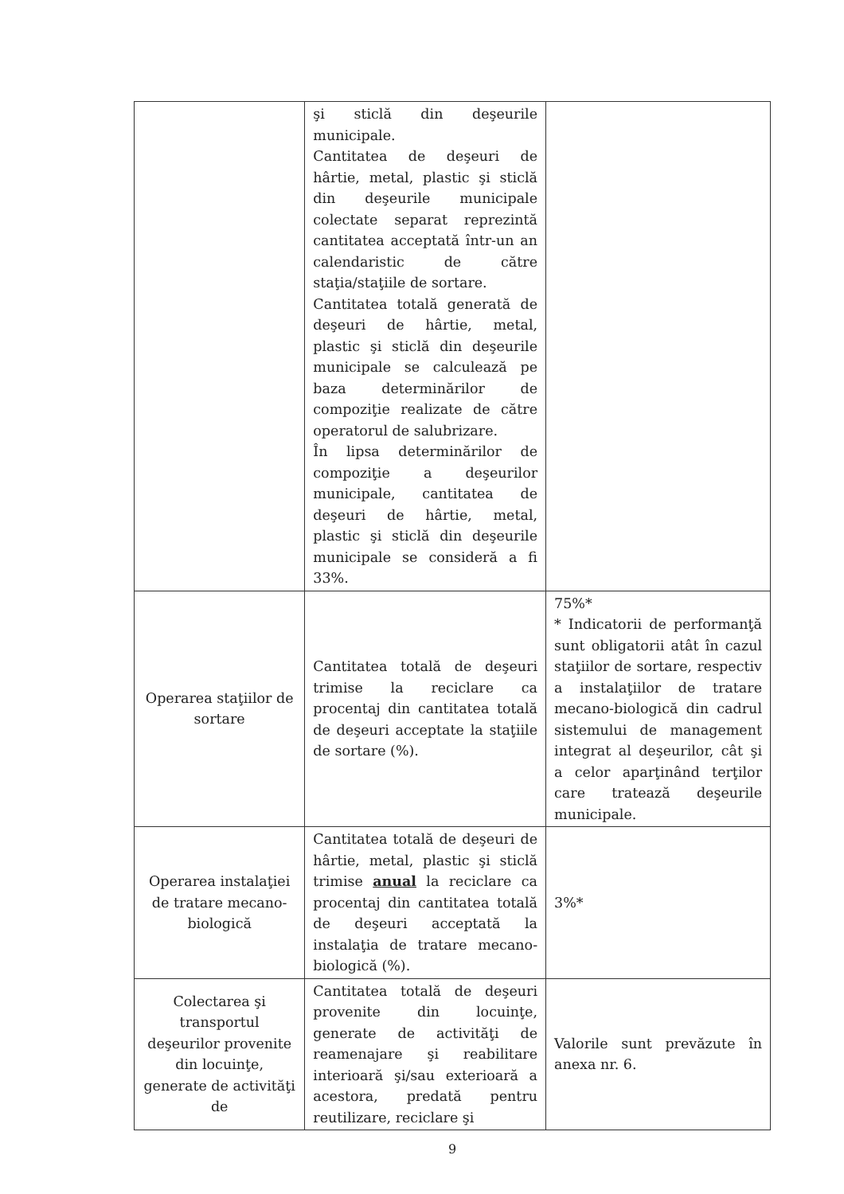| | şi sticlă din deşeurile municipale. Cantitatea de deşeuri de hârtie, metal, plastic şi sticlă din deşeurile municipale colectate separat reprezintă cantitatea acceptată într-un an calendaristic de către staţia/staţiile de sortare. Cantitatea totală generată de deşeuri de hârtie, metal, plastic şi sticlă din deşeurile municipale se calculează pe baza determinărilor de compoziţie realizate de către operatorul de salubrizare. În lipsa determinărilor de compoziţie a deşeurilor municipale, cantitatea de deşeuri de hârtie, metal, plastic şi sticlă din deşeurile municipale se consideră a fi 33%. | |
| Operarea staţiilor de sortare | Cantitatea totală de deşeuri trimise la reciclare ca procentaj din cantitatea totală de deşeuri acceptate la staţiile de sortare (%). | 75%* * Indicatorii de performanţă sunt obligatorii atât în cazul staţiilor de sortare, respectiv a instalaţiilor de tratare mecano-biologică din cadrul sistemului de management integrat al deşeurilor, cât şi a celor aparţinând terţilor care tratează deşeurile municipale. |
| Operarea instalaţiei de tratare mecano-biologică | Cantitatea totală de deşeuri de hârtie, metal, plastic şi sticlă trimise anual la reciclare ca procentaj din cantitatea totală de deşeuri acceptată la instalaţia de tratare mecano-biologică (%). | 3%* |
| Colectarea şi transportul deşeurilor provenite din locuinţe, generate de activităţi de | Cantitatea totală de deşeuri provenite din locuinţe, generate de activităţi de reamenajare şi reabilitare interioară şi/sau exterioară a acestora, predată pentru reutilizare, reciclare şi | Valorile sunt prevăzute în anexa nr. 6. |
9